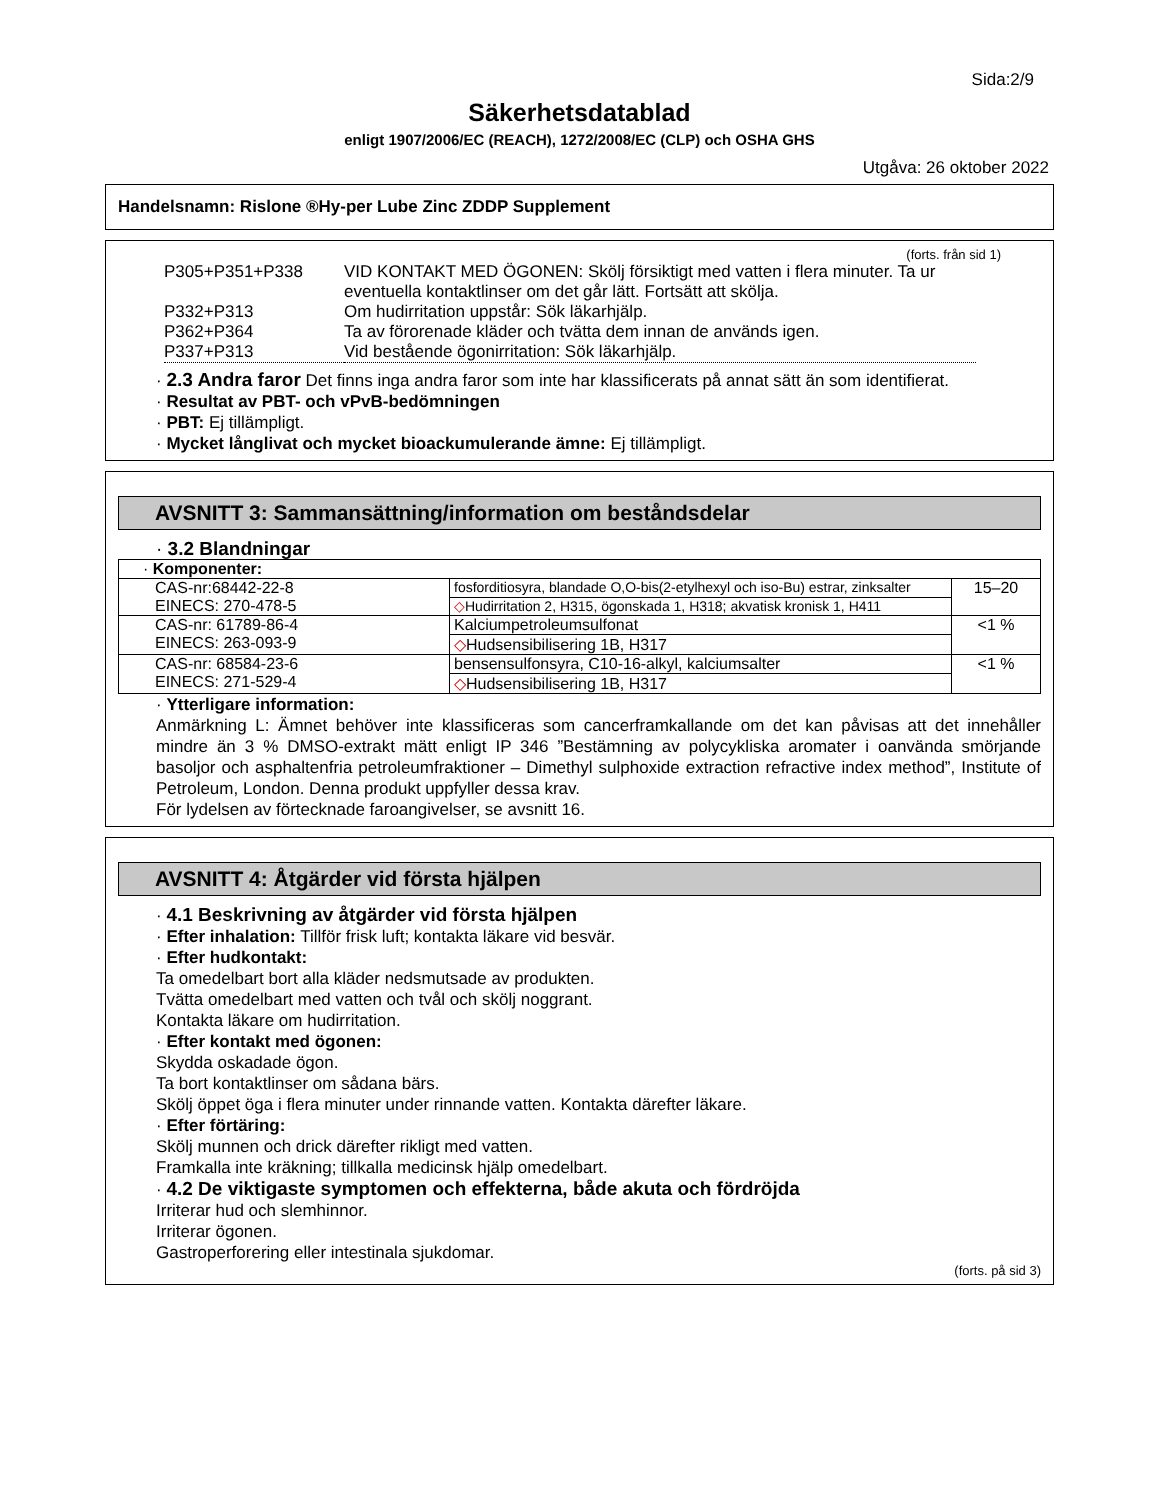Sida:2/9
Säkerhetsdatablad
enligt 1907/2006/EC (REACH), 1272/2008/EC (CLP) och OSHA GHS
Utgåva: 26 oktober 2022
Handelsnamn: Rislone ®Hy-per Lube Zinc ZDDP Supplement
(forts. från sid 1)
| P305+P351+P338 | VID KONTAKT MED ÖGONEN: Skölj försiktigt med vatten i flera minuter. Ta ur eventuella kontaktlinser om det går lätt. Fortsätt att skölja. |
| P332+P313 | Om hudirritation uppstår: Sök läkarhjälp. |
| P362+P364 | Ta av förorenade kläder och tvätta dem innan de används igen. |
| P337+P313 | Vid bestående ögonirritation: Sök läkarhjälp. |
· 2.3 Andra faror Det finns inga andra faror som inte har klassificerats på annat sätt än som identifierat.
· Resultat av PBT- och vPvB-bedömningen
· PBT: Ej tillämpligt.
· Mycket långlivat och mycket bioackumulerande ämne: Ej tillämpligt.
AVSNITT 3: Sammansättning/information om beståndsdelar
· 3.2 Blandningar
| · Komponenter: | | |
| CAS-nr:68442-22-8 EINECS: 270-478-5 | fosforditiosyra, blandade O,O-bis(2-etylhexyl och iso-Bu) estrar, zinksalter | 15–20 |
| | ◇ Hudirritation 2, H315, ögonskada 1, H318; akvatisk kronisk 1, H411 | |
| CAS-nr: 61789-86-4 EINECS: 263-093-9 | Kalciumpetroleumsulfonat | <1 % |
| | ◇ Hudsensibilisering 1B, H317 | |
| CAS-nr: 68584-23-6 EINECS: 271-529-4 | bensensulfonsyra, C10-16-alkyl, kalciumsalter | <1 % |
| | ◇ Hudsensibilisering 1B, H317 | |
· Ytterligare information:
Anmärkning L: Ämnet behöver inte klassificeras som cancerframkallande om det kan påvisas att det innehåller mindre än 3 % DMSO-extrakt mätt enligt IP 346 ”Bestämning av polycykliska aromater i oanvända smörjande basoljor och asphaltenfria petroleumfraktioner – Dimethyl sulphoxide extraction refractive index method”, Institute of Petroleum, London. Denna produkt uppfyller dessa krav.
För lydelsen av förtecknade faroangivelser, se avsnitt 16.
AVSNITT 4: Åtgärder vid första hjälpen
· 4.1 Beskrivning av åtgärder vid första hjälpen
· Efter inhalation: Tillför frisk luft; kontakta läkare vid besvär.
· Efter hudkontakt:
Ta omedelbart bort alla kläder nedsmutsade av produkten.
Tvätta omedelbart med vatten och tvål och skölj noggrant.
Kontakta läkare om hudirritation.
· Efter kontakt med ögonen:
Skydda oskadade ögon.
Ta bort kontaktlinser om sådana bärs.
Skölj öppet öga i flera minuter under rinnande vatten. Kontakta därefter läkare.
· Efter förtäring:
Skölj munnen och drick därefter rikligt med vatten.
Framkalla inte kräkning; tillkalla medicinsk hjälp omedelbart.
· 4.2 De viktigaste symptomen och effekterna, både akuta och fördröjda
Irriterar hud och slemhinnor.
Irriterar ögonen.
Gastroperforering eller intestinala sjukdomar.
(forts. på sid 3)